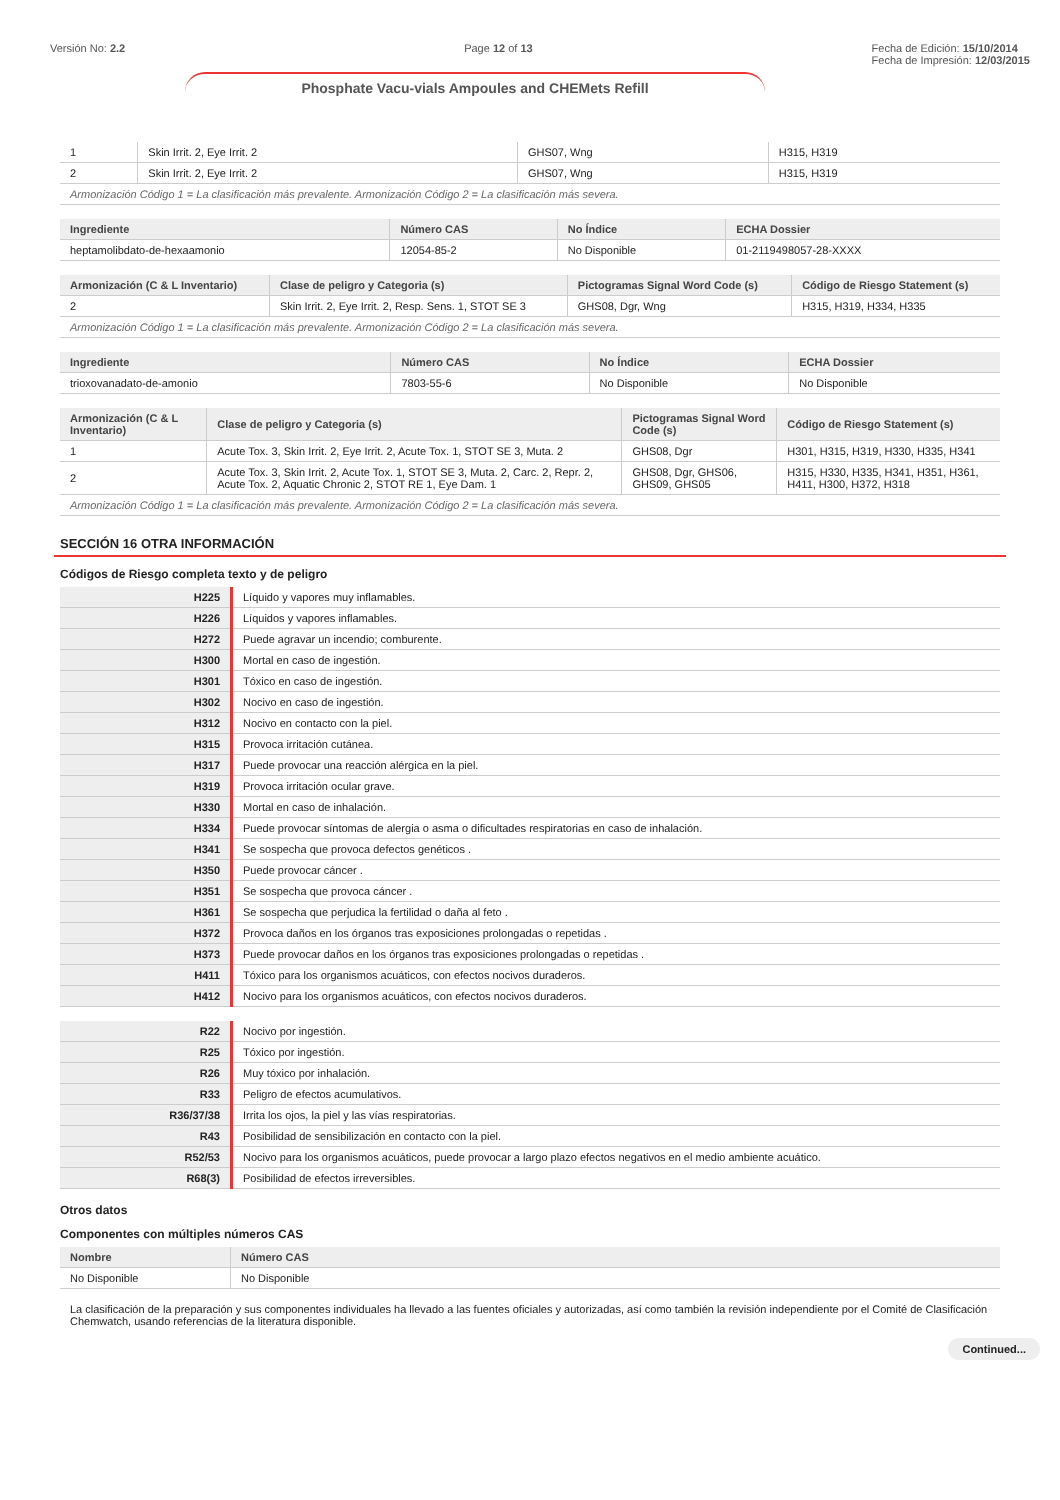Versión No: 2.2 Page 12 of 13 Fecha de Edición: 15/10/2014
Fecha de Impresión: 12/03/2015
Phosphate Vacu-vials Ampoules and CHEMets Refill
| 1 | Skin Irrit. 2, Eye Irrit. 2 | GHS07, Wng | H315, H319 |
| 2 | Skin Irrit. 2, Eye Irrit. 2 | GHS07, Wng | H315, H319 |
| Armonización Código 1 = La clasificación más prevalente. Armonización Código 2 = La clasificación más severa. | | | |
| Ingrediente | Número CAS | No Índice | ECHA Dossier |
| --- | --- | --- | --- |
| heptamolibdato-de-hexaamonio | 12054-85-2 | No Disponible | 01-2119498057-28-XXXX |
| Armonización (C & L Inventario) | Clase de peligro y Categoria (s) | Pictogramas Signal Word Code (s) | Código de Riesgo Statement (s) |
| --- | --- | --- | --- |
| 2 | Skin Irrit. 2, Eye Irrit. 2, Resp. Sens. 1, STOT SE 3 | GHS08, Dgr, Wng | H315, H319, H334, H335 |
| Armonización Código 1 = La clasificación más prevalente. Armonización Código 2 = La clasificación más severa. | | | |
| Ingrediente | Número CAS | No Índice | ECHA Dossier |
| --- | --- | --- | --- |
| trioxovanadato-de-amonio | 7803-55-6 | No Disponible | No Disponible |
| Armonización (C & L Inventario) | Clase de peligro y Categoria (s) | Pictogramas Signal Word Code (s) | Código de Riesgo Statement (s) |
| --- | --- | --- | --- |
| 1 | Acute Tox. 3, Skin Irrit. 2, Eye Irrit. 2, Acute Tox. 1, STOT SE 3, Muta. 2 | GHS08, Dgr | H301, H315, H319, H330, H335, H341 |
| 2 | Acute Tox. 3, Skin Irrit. 2, Acute Tox. 1, STOT SE 3, Muta. 2, Carc. 2, Repr. 2, Acute Tox. 2, Aquatic Chronic 2, STOT RE 1, Eye Dam. 1 | GHS08, Dgr, GHS06, GHS09, GHS05 | H315, H330, H335, H341, H351, H361, H411, H300, H372, H318 |
| Armonización Código 1 = La clasificación más prevalente. Armonización Código 2 = La clasificación más severa. | | | |
SECCIÓN 16 OTRA INFORMACIÓN
Códigos de Riesgo completa texto y de peligro
| H225 | Líquido y vapores muy inflamables. |
| H226 | Líquidos y vapores inflamables. |
| H272 | Puede agravar un incendio; comburente. |
| H300 | Mortal en caso de ingestión. |
| H301 | Tóxico en caso de ingestión. |
| H302 | Nocivo en caso de ingestión. |
| H312 | Nocivo en contacto con la piel. |
| H315 | Provoca irritación cutánea. |
| H317 | Puede provocar una reacción alérgica en la piel. |
| H319 | Provoca irritación ocular grave. |
| H330 | Mortal en caso de inhalación. |
| H334 | Puede provocar síntomas de alergia o asma o dificultades respiratorias en caso de inhalación. |
| H341 | Se sospecha que provoca defectos genéticos . |
| H350 | Puede provocar cáncer . |
| H351 | Se sospecha que provoca cáncer . |
| H361 | Se sospecha que perjudica la fertilidad o daña al feto . |
| H372 | Provoca daños en los órganos tras exposiciones prolongadas o repetidas . |
| H373 | Puede provocar daños en los órganos tras exposiciones prolongadas o repetidas . |
| H411 | Tóxico para los organismos acuáticos, con efectos nocivos duraderos. |
| H412 | Nocivo para los organismos acuáticos, con efectos nocivos duraderos. |
| R22 | Nocivo por ingestión. |
| R25 | Tóxico por ingestión. |
| R26 | Muy tóxico por inhalación. |
| R33 | Peligro de efectos acumulativos. |
| R36/37/38 | Irrita los ojos, la piel y las vías respiratorias. |
| R43 | Posibilidad de sensibilización en contacto con la piel. |
| R52/53 | Nocivo para los organismos acuáticos, puede provocar a largo plazo efectos negativos en el medio ambiente acuático. |
| R68(3) | Posibilidad de efectos irreversibles. |
Otros datos
Componentes con múltiples números CAS
| Nombre | Número CAS |
| --- | --- |
| No Disponible | No Disponible |
La clasificación de la preparación y sus componentes individuales ha llevado a las fuentes oficiales y autorizadas, así como también la revisión independiente por el Comité de Clasificación Chemwatch, usando referencias de la literatura disponible.
Continued...